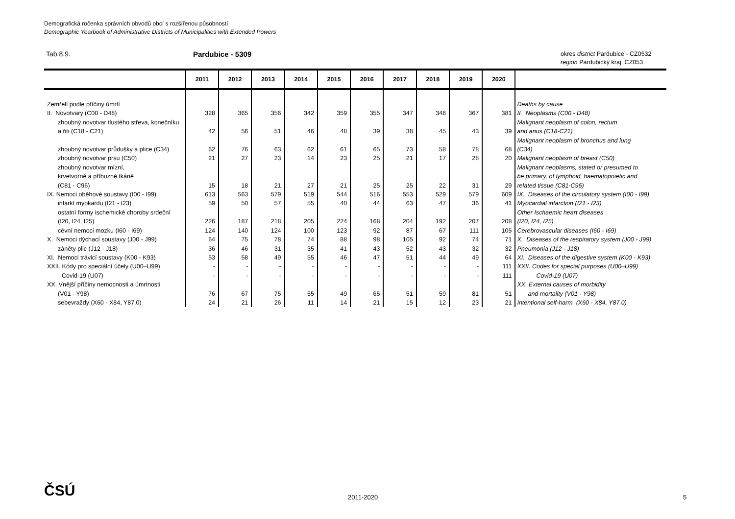Demografická ročenka správních obvodů obcí s rozšířenou působností
Demographic Yearbook of Administrative Districts of Municipalities with Extended Powers
Tab.8.9. Pardubice - 5309
okres district Pardubice - CZ0532
region Pardubický kraj, CZ053
| | 2011 | 2012 | 2013 | 2014 | 2015 | 2016 | 2017 | 2018 | 2019 | 2020 | |
| --- | --- | --- | --- | --- | --- | --- | --- | --- | --- | --- | --- |
| Zemřelí podle příčiny úmrtí | | | | | | | | | | | Deaths by cause |
| II. Novotvary (C00 - D48) | 328 | 365 | 356 | 342 | 359 | 355 | 347 | 348 | 367 | 381 | II. Neoplasms (C00 - D48) |
| zhoubný novotvar tlustého střeva, konečníku a řiti (C18 - C21) | 42 | 56 | 51 | 46 | 48 | 39 | 38 | 45 | 43 | 39 | Malignant neoplasm of colon, rectum and anus (C18-C21) |
| zhoubný novotvar průdušky a plice (C34) | 62 | 76 | 63 | 62 | 61 | 65 | 73 | 58 | 78 | 68 | Malignant neoplasm of bronchus and lung (C34) |
| zhoubný novotvar prsu (C50) | 21 | 27 | 23 | 14 | 23 | 25 | 21 | 17 | 28 | 20 | Malignant neoplasm of breast (C50) |
| zhoubný novotvar mízní, krvetvorné a příbuzné tkáně (C81 - C96) | 15 | 18 | 21 | 27 | 21 | 25 | 25 | 22 | 31 | 29 | Malignant neoplasms, stated or presumed to be primary, of lymphoid, haematopoietic and related tissue (C81-C96) |
| IX. Nemoci oběhové soustavy (I00 - I99) | 613 | 563 | 579 | 519 | 544 | 516 | 553 | 529 | 579 | 609 | IX. Diseases of the circulatory system (I00 - I99) |
| infarkt myokardu (I21 - I23) | 59 | 50 | 57 | 55 | 40 | 44 | 63 | 47 | 36 | 41 | Myocardial infarction (I21 - I23) |
| ostatní formy ischemické choroby srdeční (I20, I24, I25) | 226 | 187 | 218 | 205 | 224 | 168 | 204 | 192 | 207 | 208 | Other Ischaemic heart diseases (I20, I24, I25) |
| cévní nemoci mozku (I60 - I69) | 124 | 140 | 124 | 100 | 123 | 92 | 87 | 67 | 111 | 105 | Cerebrovascular diseases (I60 - I69) |
| X. Nemoci dýchací soustavy (J00 - J99) | 64 | 75 | 78 | 74 | 88 | 98 | 105 | 92 | 74 | 71 | X. Diseases of the respiratory system (J00 - J99) |
| záněty plic (J12 - J18) | 36 | 46 | 31 | 35 | 41 | 43 | 52 | 43 | 32 | 32 | Pneumonia (J12 - J18) |
| XI. Nemoci trávicí soustavy (K00 - K93) | 53 | 58 | 49 | 55 | 46 | 47 | 51 | 44 | 49 | 64 | XI. Diseases of the digestive system (K00 - K93) |
| XXII. Kódy pro speciální účely (U00–U99) | - | - | - | - | - | - | - | - | - | 111 | XXII. Codes for special purposes (U00–U99) |
| Covid-19 (U07) | - | - | - | - | - | - | - | - | - | 111 | Covid-19 (U07) |
| XX. Vnější příčiny nemocnosti a úmrtnosti (V01 - Y98) | 76 | 67 | 75 | 55 | 49 | 65 | 51 | 59 | 81 | 51 | XX. External causes of morbidity and mortality (V01 - Y98) |
| sebevraždy (X60 - X84, Y87.0) | 24 | 21 | 26 | 11 | 14 | 21 | 15 | 12 | 23 | 21 | Intentional self-harm (X60 - X84, Y87.0) |
ČSÚ 2011-2020 5